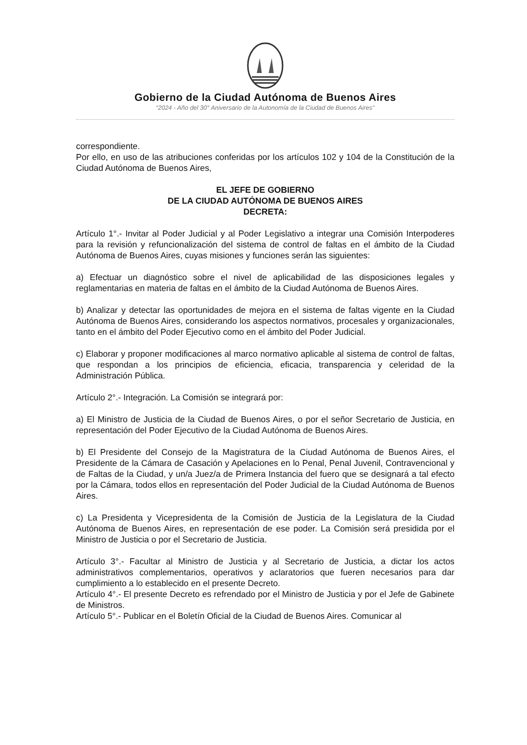Gobierno de la Ciudad Autónoma de Buenos Aires
“2024 - Año del 30° Aniversario de la Autonomía de la Ciudad de Buenos Aires"
correspondiente.
Por ello, en uso de las atribuciones conferidas por los artículos 102 y 104 de la Constitución de la Ciudad Autónoma de Buenos Aires,
EL JEFE DE GOBIERNO
DE LA CIUDAD AUTÓNOMA DE BUENOS AIRES
DECRETA:
Artículo 1°.- Invitar al Poder Judicial y al Poder Legislativo a integrar una Comisión Interpoderes para la revisión y refuncionalización del sistema de control de faltas en el ámbito de la Ciudad Autónoma de Buenos Aires, cuyas misiones y funciones serán las siguientes:
a) Efectuar un diagnóstico sobre el nivel de aplicabilidad de las disposiciones legales y reglamentarias en materia de faltas en el ámbito de la Ciudad Autónoma de Buenos Aires.
b) Analizar y detectar las oportunidades de mejora en el sistema de faltas vigente en la Ciudad Autónoma de Buenos Aires, considerando los aspectos normativos, procesales y organizacionales, tanto en el ámbito del Poder Ejecutivo como en el ámbito del Poder Judicial.
c) Elaborar y proponer modificaciones al marco normativo aplicable al sistema de control de faltas, que respondan a los principios de eficiencia, eficacia, transparencia y celeridad de la Administración Pública.
Artículo 2°.- Integración. La Comisión se integrará por:
a) El Ministro de Justicia de la Ciudad de Buenos Aires, o por el señor Secretario de Justicia, en representación del Poder Ejecutivo de la Ciudad Autónoma de Buenos Aires.
b) El Presidente del Consejo de la Magistratura de la Ciudad Autónoma de Buenos Aires, el Presidente de la Cámara de Casación y Apelaciones en lo Penal, Penal Juvenil, Contravencional y de Faltas de la Ciudad, y un/a Juez/a de Primera Instancia del fuero que se designará a tal efecto por la Cámara, todos ellos en representación del Poder Judicial de la Ciudad Autónoma de Buenos Aires.
c) La Presidenta y Vicepresidenta de la Comisión de Justicia de la Legislatura de la Ciudad Autónoma de Buenos Aires, en representación de ese poder. La Comisión será presidida por el Ministro de Justicia o por el Secretario de Justicia.
Artículo 3°.- Facultar al Ministro de Justicia y al Secretario de Justicia, a dictar los actos administrativos complementarios, operativos y aclaratorios que fueren necesarios para dar cumplimiento a lo establecido en el presente Decreto.
Artículo 4°.- El presente Decreto es refrendado por el Ministro de Justicia y por el Jefe de Gabinete de Ministros.
Artículo 5°.- Publicar en el Boletín Oficial de la Ciudad de Buenos Aires. Comunicar al